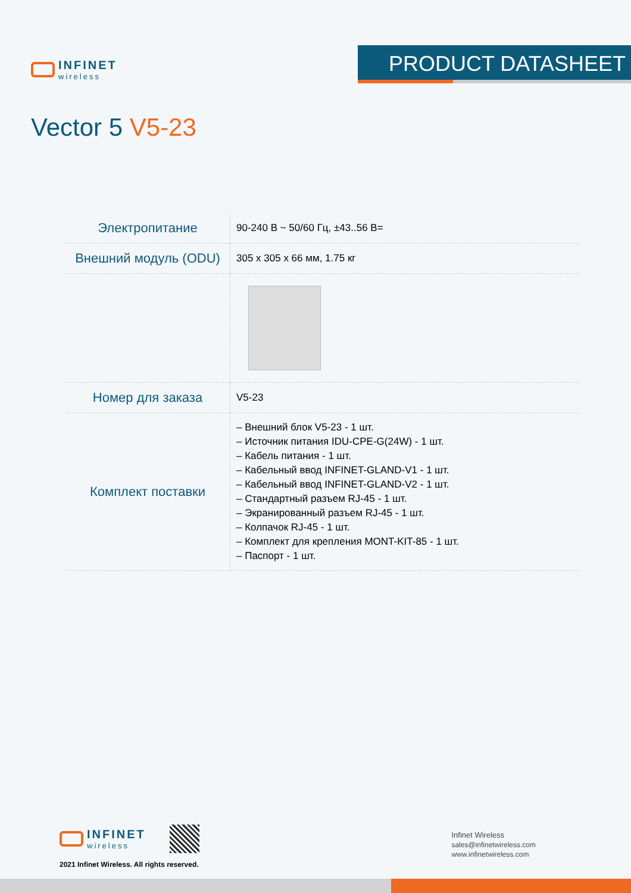INFINET
wireless
PRODUCT DATASHEET
Vector 5 V5-23
| Электропитание | 90-240 В ~ 50/60 Гц, ±43..56 В= |
| Внешний модуль (ODU) | 305 x 305 x 66 мм, 1.75 кг |
| Номер для заказа | V5-23 |
| Комплект поставки | – Внешний блок V5-23 - 1 шт. – Источник питания IDU-CPE-G(24W) - 1 шт. – Кабель питания - 1 шт. – Кабельный ввод INFINET-GLAND-V1 - 1 шт. – Кабельный ввод INFINET-GLAND-V2 - 1 шт. – Стандартный разъем RJ-45 - 1 шт. – Экранированный разъем RJ-45 - 1 шт. – Колпачок RJ-45 - 1 шт. – Комплект для крепления MONT-KIT-85 - 1 шт. – Паспорт - 1 шт. |
INFINET
wireless
2021 Infinet Wireless. All rights reserved.
Infinet Wireless
sales@infinetwireless.com
www.infinetwireless.com